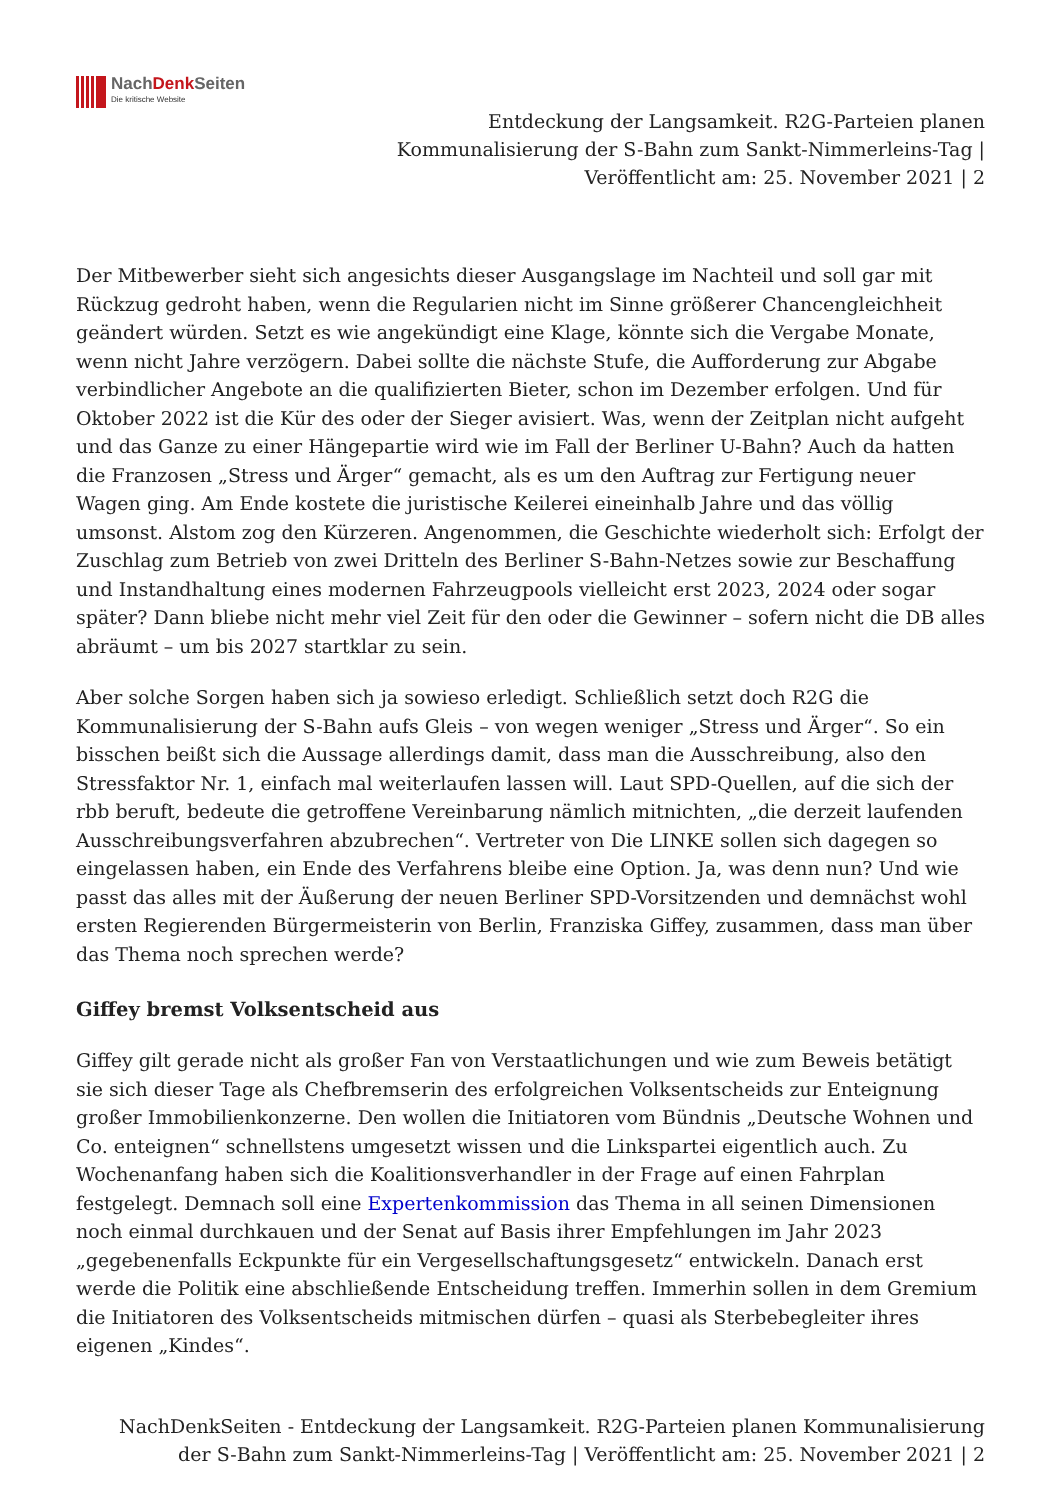NachDenk Seiten
Die kritische Website
Entdeckung der Langsamkeit. R2G-Parteien planen
Kommunalisierung der S-Bahn zum Sankt-Nimmerleins-Tag |
Veröffentlicht am: 25. November 2021 | 2
Der Mitbewerber sieht sich angesichts dieser Ausgangslage im Nachteil und soll gar mit Rückzug gedroht haben, wenn die Regularien nicht im Sinne größerer Chancengleichheit geändert würden. Setzt es wie angekündigt eine Klage, könnte sich die Vergabe Monate, wenn nicht Jahre verzögern. Dabei sollte die nächste Stufe, die Aufforderung zur Abgabe verbindlicher Angebote an die qualifizierten Bieter, schon im Dezember erfolgen. Und für Oktober 2022 ist die Kür des oder der Sieger avisiert. Was, wenn der Zeitplan nicht aufgeht und das Ganze zu einer Hängepartie wird wie im Fall der Berliner U-Bahn? Auch da hatten die Franzosen „Stress und Ärger“ gemacht, als es um den Auftrag zur Fertigung neuer Wagen ging. Am Ende kostete die juristische Keilerei eineinhalb Jahre und das völlig umsonst. Alstom zog den Kürzeren. Angenommen, die Geschichte wiederholt sich: Erfolgt der Zuschlag zum Betrieb von zwei Dritteln des Berliner S-Bahn-Netzes sowie zur Beschaffung und Instandhaltung eines modernen Fahrzeugpools vielleicht erst 2023, 2024 oder sogar später? Dann bliebe nicht mehr viel Zeit für den oder die Gewinner – sofern nicht die DB alles abräumt – um bis 2027 startklar zu sein.
Aber solche Sorgen haben sich ja sowieso erledigt. Schließlich setzt doch R2G die Kommunalisierung der S-Bahn aufs Gleis – von wegen weniger „Stress und Ärger“. So ein bisschen beißt sich die Aussage allerdings damit, dass man die Ausschreibung, also den Stressfaktor Nr. 1, einfach mal weiterlaufen lassen will. Laut SPD-Quellen, auf die sich der rbb beruft, bedeute die getroffene Vereinbarung nämlich mitnichten, „die derzeit laufenden Ausschreibungsverfahren abzubrechen“. Vertreter von Die LINKE sollen sich dagegen so eingelassen haben, ein Ende des Verfahrens bleibe eine Option. Ja, was denn nun? Und wie passt das alles mit der Äußerung der neuen Berliner SPD-Vorsitzenden und demnächst wohl ersten Regierenden Bürgermeisterin von Berlin, Franziska Giffey, zusammen, dass man über das Thema noch sprechen werde?
Giffey bremst Volksentscheid aus
Giffey gilt gerade nicht als großer Fan von Verstaatlichungen und wie zum Beweis betätigt sie sich dieser Tage als Chefbremserin des erfolgreichen Volksentscheids zur Enteignung großer Immobilienkonzerne. Den wollen die Initiatoren vom Bündnis „Deutsche Wohnen und Co. enteignen“ schnellstens umgesetzt wissen und die Linkspartei eigentlich auch. Zu Wochenanfang haben sich die Koalitionsverhandler in der Frage auf einen Fahrplan festgelegt. Demnach soll eine Expertenkommission das Thema in all seinen Dimensionen noch einmal durchkauen und der Senat auf Basis ihrer Empfehlungen im Jahr 2023 „gegebenenfalls Eckpunkte für ein Vergesellschaftungsgesetz“ entwickeln. Danach erst werde die Politik eine abschließende Entscheidung treffen. Immerhin sollen in dem Gremium die Initiatoren des Volksentscheids mitmischen dürfen – quasi als Sterbebegleiter ihres eigenen „Kindes“.
NachDenkSeiten - Entdeckung der Langsamkeit. R2G-Parteien planen Kommunalisierung
der S-Bahn zum Sankt-Nimmerleins-Tag | Veröffentlicht am: 25. November 2021 | 2